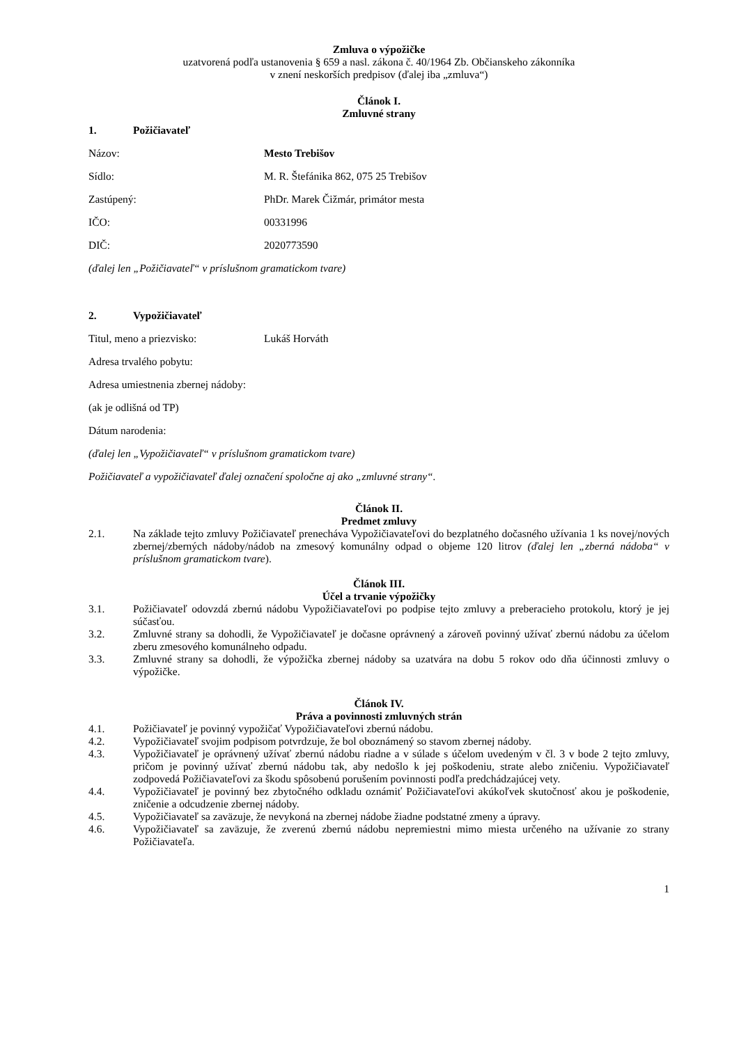Zmluva o výpožičke
uzatvorená podľa ustanovenia § 659 a nasl. zákona č. 40/1964 Zb. Občianskeho zákonníka
v znení neskorších predpisov (ďalej iba „zmluva“)
Článok I.
Zmluvné strany
1. Požičiavateľ
Názov: Mesto Trebišov
Sídlo: M. R. Štefánika 862, 075 25 Trebišov
Zastúpený: PhDr. Marek Čižmár, primátor mesta
IČO: 00331996
DIČ: 2020773590
(ďalej len „Požičiavateľ“ v príslušnom gramatickom tvare)
2. Vypožičiavateľ
Titul, meno a priezvisko: Lukáš Horváth
Adresa trvalého pobytu:
Adresa umiestnenia zbernej nádoby:
(ak je odlišná od TP)
Dátum narodenia:
(ďalej len „Vypožičiavateľ“ v príslušnom gramatickom tvare)
Požičiavateľ a vypožičiavateľ ďalej označení spoločne aj ako „zmluvné strany“.
Článok II.
Predmet zmluvy
2.1. Na základe tejto zmluvy Požičiavateľ prenecháva Vypožičiavateľovi do bezplatného dočasného užívania 1 ks novej/nových zbernej/zberných nádoby/nádob na zmesový komunálny odpad o objeme 120 litrov (ďalej len „zberná nádoba“ v príslušnom gramatickom tvare).
Článok III.
Účel a trvanie výpožičky
3.1. Požičiavateľ odovzdá zbernú nádobu Vypožičiavateľovi po podpise tejto zmluvy a preberacieho protokolu, ktorý je jej súčasťou.
3.2. Zmluvné strany sa dohodli, že Vypožičiavateľ je dočasne oprávnený a zároveň povinný užívať zbernú nádobu za účelom zberu zmesového komunálneho odpadu.
3.3. Zmluvné strany sa dohodli, že výpožička zbernej nádoby sa uzatvára na dobu 5 rokov odo dňa účinnosti zmluvy o výpožičke.
Článok IV.
Práva a povinnosti zmluvných strán
4.1. Požičiavateľ je povinný vypožičať Vypožičiavateľovi zbernú nádobu.
4.2. Vypožičiavateľ svojim podpisom potvrdzuje, že bol oboznámený so stavom zbernej nádoby.
4.3. Vypožičiavateľ je oprávnený užívať zbernú nádobu riadne a v súlade s účelom uvedeným v čl. 3 v bode 2 tejto zmluvy, pričom je povinný užívať zbernú nádobu tak, aby nedošlo k jej poškodeniu, strate alebo zničeniu. Vypožičiavateľ zodpovedá Požičiavateľovi za škodu spôsobenú porušením povinnosti podľa predchádzajúcej vety.
4.4. Vypožičiavateľ je povinný bez zbytočného odkladu oznámiť Požičiavateľovi akúkoľvek skutočnosť akou je poškodenie, zničenie a odcudzenie zbernej nádoby.
4.5. Vypožičiavateľ sa zaväzuje, že nevykoná na zbernej nádobe žiadne podstatné zmeny a úpravy.
4.6. Vypožičiavateľ sa zaväzuje, že zverenú zbernú nádobu nepremiestni mimo miesta určeného na užívanie zo strany Požičiavateľa.
1